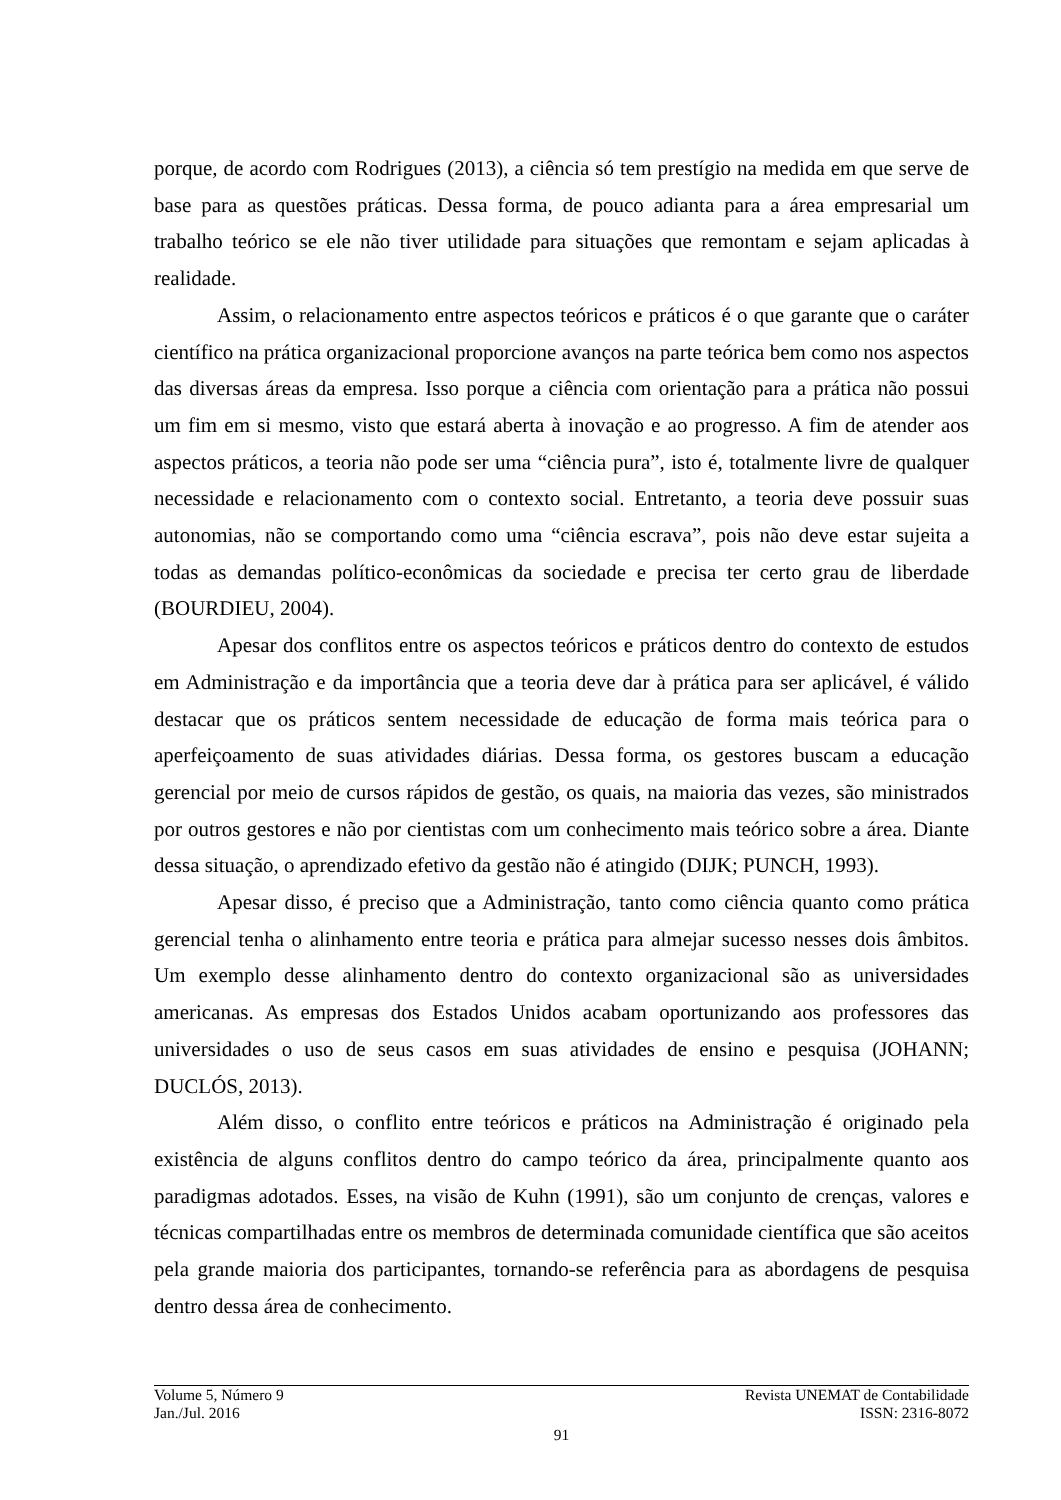porque, de acordo com Rodrigues (2013), a ciência só tem prestígio na medida em que serve de base para as questões práticas. Dessa forma, de pouco adianta para a área empresarial um trabalho teórico se ele não tiver utilidade para situações que remontam e sejam aplicadas à realidade.
Assim, o relacionamento entre aspectos teóricos e práticos é o que garante que o caráter científico na prática organizacional proporcione avanços na parte teórica bem como nos aspectos das diversas áreas da empresa. Isso porque a ciência com orientação para a prática não possui um fim em si mesmo, visto que estará aberta à inovação e ao progresso. A fim de atender aos aspectos práticos, a teoria não pode ser uma “ciência pura”, isto é, totalmente livre de qualquer necessidade e relacionamento com o contexto social. Entretanto, a teoria deve possuir suas autonomias, não se comportando como uma “ciência escrava”, pois não deve estar sujeita a todas as demandas político-econômicas da sociedade e precisa ter certo grau de liberdade (BOURDIEU, 2004).
Apesar dos conflitos entre os aspectos teóricos e práticos dentro do contexto de estudos em Administração e da importância que a teoria deve dar à prática para ser aplicável, é válido destacar que os práticos sentem necessidade de educação de forma mais teórica para o aperfeiçoamento de suas atividades diárias. Dessa forma, os gestores buscam a educação gerencial por meio de cursos rápidos de gestão, os quais, na maioria das vezes, são ministrados por outros gestores e não por cientistas com um conhecimento mais teórico sobre a área. Diante dessa situação, o aprendizado efetivo da gestão não é atingido (DIJK; PUNCH, 1993).
Apesar disso, é preciso que a Administração, tanto como ciência quanto como prática gerencial tenha o alinhamento entre teoria e prática para almejar sucesso nesses dois âmbitos. Um exemplo desse alinhamento dentro do contexto organizacional são as universidades americanas. As empresas dos Estados Unidos acabam oportunizando aos professores das universidades o uso de seus casos em suas atividades de ensino e pesquisa (JOHANN; DUCLÓS, 2013).
Além disso, o conflito entre teóricos e práticos na Administração é originado pela existência de alguns conflitos dentro do campo teórico da área, principalmente quanto aos paradigmas adotados. Esses, na visão de Kuhn (1991), são um conjunto de crenças, valores e técnicas compartilhadas entre os membros de determinada comunidade científica que são aceitos pela grande maioria dos participantes, tornando-se referência para as abordagens de pesquisa dentro dessa área de conhecimento.
Volume 5, Número 9 Revista UNEMAT de Contabilidade
Jan./Jul. 2016 ISSN: 2316-8072
91